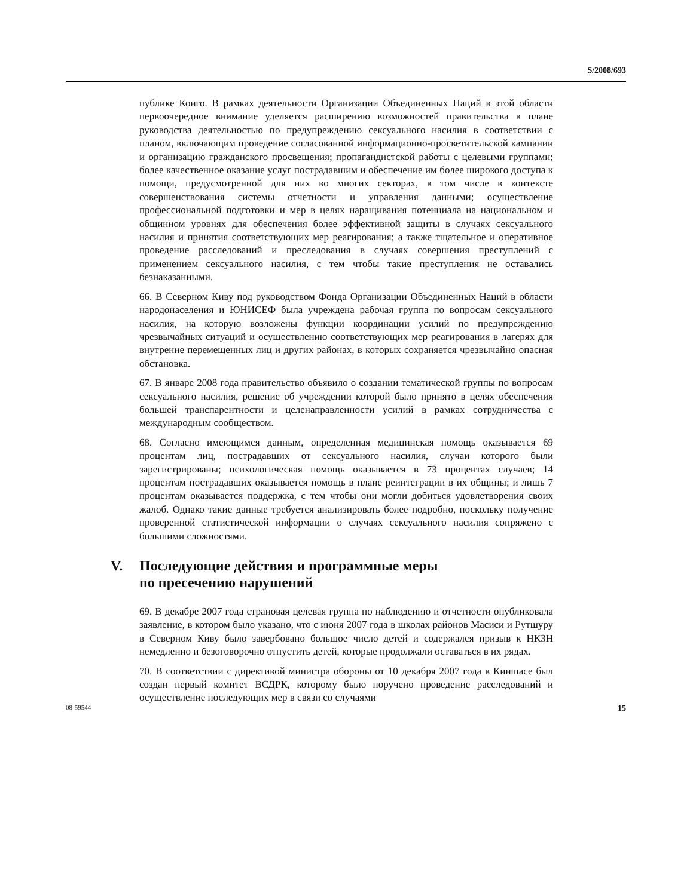S/2008/693
публике Конго. В рамках деятельности Организации Объединенных Наций в этой области первоочередное внимание уделяется расширению возможностей правительства в плане руководства деятельностью по предупреждению сексуального насилия в соответствии с планом, включающим проведение согласованной информационно-просветительской кампании и организацию гражданского просвещения; пропагандистской работы с целевыми группами; более качественное оказание услуг пострадавшим и обеспечение им более широкого доступа к помощи, предусмотренной для них во многих секторах, в том числе в контексте совершенствования системы отчетности и управления данными; осуществление профессиональной подготовки и мер в целях наращивания потенциала на национальном и общинном уровнях для обеспечения более эффективной защиты в случаях сексуального насилия и принятия соответствующих мер реагирования; а также тщательное и оперативное проведение расследований и преследования в случаях совершения преступлений с применением сексуального насилия, с тем чтобы такие преступления не оставались безнаказанными.
66. В Северном Киву под руководством Фонда Организации Объединенных Наций в области народонаселения и ЮНИСЕФ была учреждена рабочая группа по вопросам сексуального насилия, на которую возложены функции координации усилий по предупреждению чрезвычайных ситуаций и осуществлению соответствующих мер реагирования в лагерях для внутренне перемещенных лиц и других районах, в которых сохраняется чрезвычайно опасная обстановка.
67. В январе 2008 года правительство объявило о создании тематической группы по вопросам сексуального насилия, решение об учреждении которой было принято в целях обеспечения большей транспарентности и целенаправленности усилий в рамках сотрудничества с международным сообществом.
68. Согласно имеющимся данным, определенная медицинская помощь оказывается 69 процентам лиц, пострадавших от сексуального насилия, случаи которого были зарегистрированы; психологическая помощь оказывается в 73 процентах случаев; 14 процентам пострадавших оказывается помощь в плане реинтеграции в их общины; и лишь 7 процентам оказывается поддержка, с тем чтобы они могли добиться удовлетворения своих жалоб. Однако такие данные требуется анализировать более подробно, поскольку получение проверенной статистической информации о случаях сексуального насилия сопряжено с большими сложностями.
V. Последующие действия и программные меры
по пресечению нарушений
69. В декабре 2007 года страновая целевая группа по наблюдению и отчетности опубликовала заявление, в котором было указано, что с июня 2007 года в школах районов Масиси и Рутшуру в Северном Киву было завербовано большое число детей и содержался призыв к НКЗН немедленно и безоговорочно отпустить детей, которые продолжали оставаться в их рядах.
70. В соответствии с директивой министра обороны от 10 декабря 2007 года в Киншасе был создан первый комитет ВСДРК, которому было поручено проведение расследований и осуществление последующих мер в связи со случаями
08-59544 15